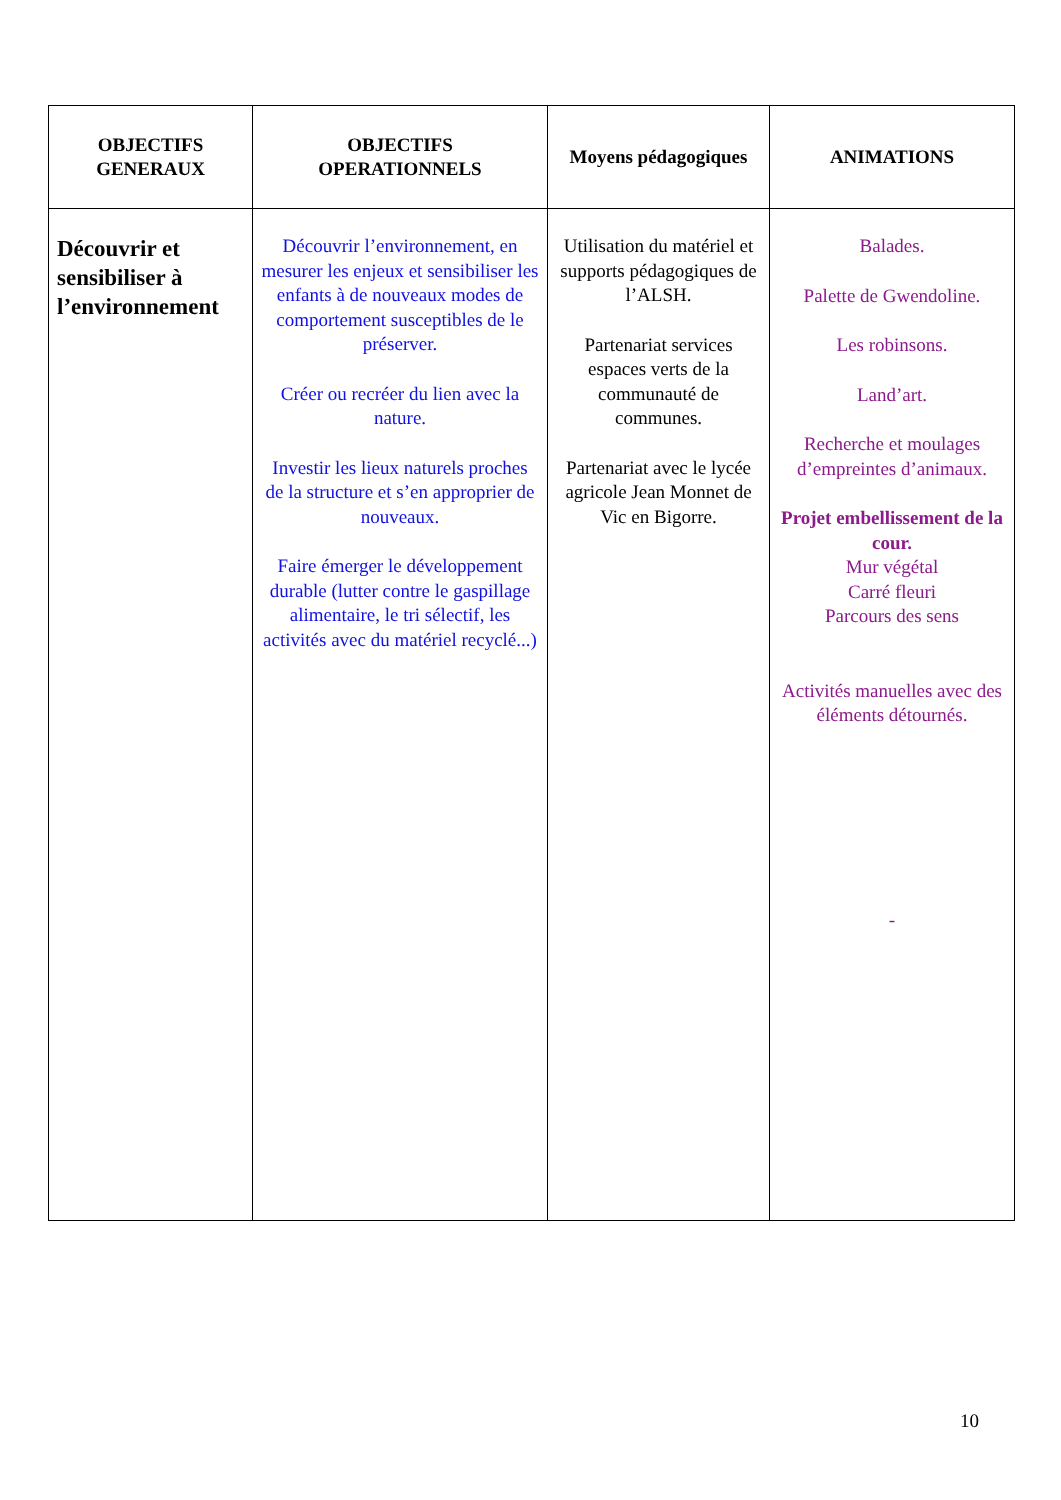| OBJECTIFS GENERAUX | OBJECTIFS OPERATIONNELS | Moyens pédagogiques | ANIMATIONS |
| --- | --- | --- | --- |
| Découvrir et sensibiliser à l’environnement | Découvrir l’environnement, en mesurer les enjeux et sensibiliser les enfants à de nouveaux modes de comportement susceptibles de le préserver. Créer ou recréer du lien avec la nature. Investir les lieux naturels proches de la structure et s’en approprier de nouveaux. Faire émerger le développement durable (lutter contre le gaspillage alimentaire, le tri sélectif, les activités avec du matériel recyclé...) | Utilisation du matériel et supports pédagogiques de l’ALSH. Partenariat services espaces verts de la communauté de communes. Partenariat avec le lycée agricole Jean Monnet de Vic en Bigorre. | Balades. Palette de Gwendoline. Les robinsons. Land’art. Recherche et moulages d’empreintes d’animaux. Projet embellissement de la cour. Mur végétal Carré fleuri Parcours des sens Activités manuelles avec des éléments détournés. - |
10